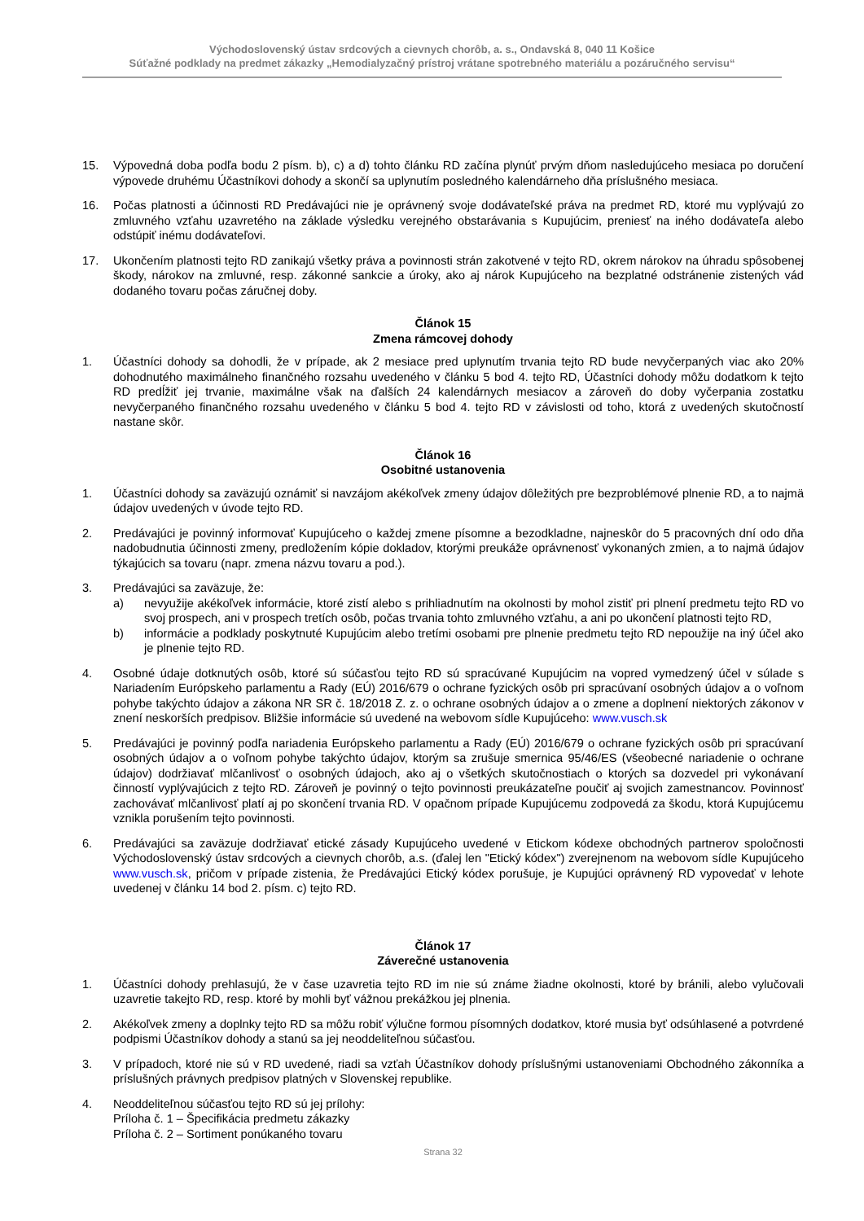Východoslovenský ústav srdcových a cievnych chorôb, a. s., Ondavská 8, 040 11 Košice
Súťažné podklady na predmet zákazky „Hemodialyzačný prístroj vrátane spotrebného materiálu a pozáručného servisu“
15. Výpovedná doba podľa bodu 2 písm. b), c) a d) tohto článku RD začína plynúť prvým dňom nasledujúceho mesiaca po doručení výpovede druhému Účastníkovi dohody a skončí sa uplynutím posledného kalendárneho dňa príslušného mesiaca.
16. Počas platnosti a účinnosti RD Predávajúci nie je oprávnený svoje dodávateľské práva na predmet RD, ktoré mu vyplývajú zo zmluvného vzťahu uzavretého na základe výsledku verejného obstarávania s Kupujúcim, preniesť na iného dodávateľa alebo odstúpiť inému dodávateľovi.
17. Ukončením platnosti tejto RD zanikajú všetky práva a povinnosti strán zakotvené v tejto RD, okrem nárokov na úhradu spôsobenej škody, nárokov na zmluvné, resp. zákonné sankcie a úroky, ako aj nárok Kupujúceho na bezplatné odstránenie zistených vád dodaného tovaru počas záručnej doby.
Článok 15
Zmena rámcovej dohody
1. Účastníci dohody sa dohodli, že v prípade, ak 2 mesiace pred uplynutím trvania tejto RD bude nevyčerpaných viac ako 20% dohodnutého maximálneho finančného rozsahu uvedeného v článku 5 bod 4. tejto RD, Účastníci dohody môžu dodatkom k tejto RD predĺžiť jej trvanie, maximálne však na ďalších 24 kalendárnych mesiacov a zároveň do doby vyčerpania zostatku nevyčerpaného finančného rozsahu uvedeného v článku 5 bod 4. tejto RD v závislosti od toho, ktorá z uvedených skutočností nastane skôr.
Článok 16
Osobitné ustanovenia
1. Účastníci dohody sa zaväzujú oznámiť si navzájom akékoľvek zmeny údajov dôležitých pre bezproblémové plnenie RD, a to najmä údajov uvedených v úvode tejto RD.
2. Predávajúci je povinný informovať Kupujúceho o každej zmene písomne a bezodkladne, najneskôr do 5 pracovných dní odo dňa nadobudnutia účinnosti zmeny, predložením kópie dokladov, ktorými preukáže oprávnenosť vykonaných zmien, a to najmä údajov týkajúcich sa tovaru (napr. zmena názvu tovaru a pod.).
3. Predávajúci sa zaväzuje, že:
a) nevyužije akékoľvek informácie, ktoré zistí alebo s prihliadnutím na okolnosti by mohol zistiť pri plnení predmetu tejto RD vo svoj prospech, ani v prospech tretích osôb, počas trvania tohto zmluvného vzťahu, a ani po ukončení platnosti tejto RD,
b) informácie a podklady poskytnuté Kupujúcim alebo tretími osobami pre plnenie predmetu tejto RD nepoužije na iný účel ako je plnenie tejto RD.
4. Osobné údaje dotknutých osôb, ktoré sú súčasťou tejto RD sú spracúvané Kupujúcim na vopred vymedzený účel v súlade s Nariadením Európskeho parlamentu a Rady (EÚ) 2016/679 o ochrane fyzických osôb pri spracúvaní osobných údajov a o voľnom pohybe takýchto údajov a zákona NR SR č. 18/2018 Z. z. o ochrane osobných údajov a o zmene a doplnení niektorých zákonov v znení neskorších predpisov. Bližšie informácie sú uvedené na webovom sídle Kupujúceho: www.vusch.sk
5. Predávajúci je povinný podľa nariadenia Európskeho parlamentu a Rady (EÚ) 2016/679 o ochrane fyzických osôb pri spracúvaní osobných údajov a o voľnom pohybe takýchto údajov, ktorým sa zrušuje smernica 95/46/ES (všeobecné nariadenie o ochrane údajov) dodržiavať mlčanlivosť o osobných údajoch, ako aj o všetkých skutočnostiach o ktorých sa dozvedel pri vykonávaní činností vyplývajúcich z tejto RD. Zároveň je povinný o tejto povinnosti preukázateľne poučiť aj svojich zamestnancov. Povinnosť zachovávať mlčanlivosť platí aj po skončení trvania RD. V opačnom prípade Kupujúcemu zodpovedá za škodu, ktorá Kupujúcemu vznikla porušením tejto povinnosti.
6. Predávajúci sa zaväzuje dodržiavať etické zásady Kupujúceho uvedené v Etickom kódexe obchodných partnerov spoločnosti Východoslovenský ústav srdcových a cievnych chorôb, a.s. (ďalej len "Etický kódex") zverejnenom na webovom sídle Kupujúceho www.vusch.sk, pričom v prípade zistenia, že Predávajúci Etický kódex porušuje, je Kupujúci oprávnený RD vypovedať v lehote uvedenej v článku 14 bod 2. písm. c) tejto RD.
Článok 17
Záverečné ustanovenia
1. Účastníci dohody prehlasujú, že v čase uzavretia tejto RD im nie sú známe žiadne okolnosti, ktoré by bránili, alebo vylučovali uzavretie takejto RD, resp. ktoré by mohli byť vážnou prekážkou jej plnenia.
2. Akékoľvek zmeny a doplnky tejto RD sa môžu robiť výlučne formou písomných dodatkov, ktoré musia byť odsúhlasené a potvrdené podpismi Účastníkov dohody a stanú sa jej neoddeliteľnou súčasťou.
3. V prípadoch, ktoré nie sú v RD uvedené, riadi sa vzťah Účastníkov dohody príslušnými ustanoveniami Obchodného zákonníka a príslušných právnych predpisov platných v Slovenskej republike.
4. Neoddeliteľnou súčasťou tejto RD sú jej prílohy:
Príloha č. 1 – Špecifikácia predmetu zákazky
Príloha č. 2 – Sortiment ponúkaného tovaru
Strana 32